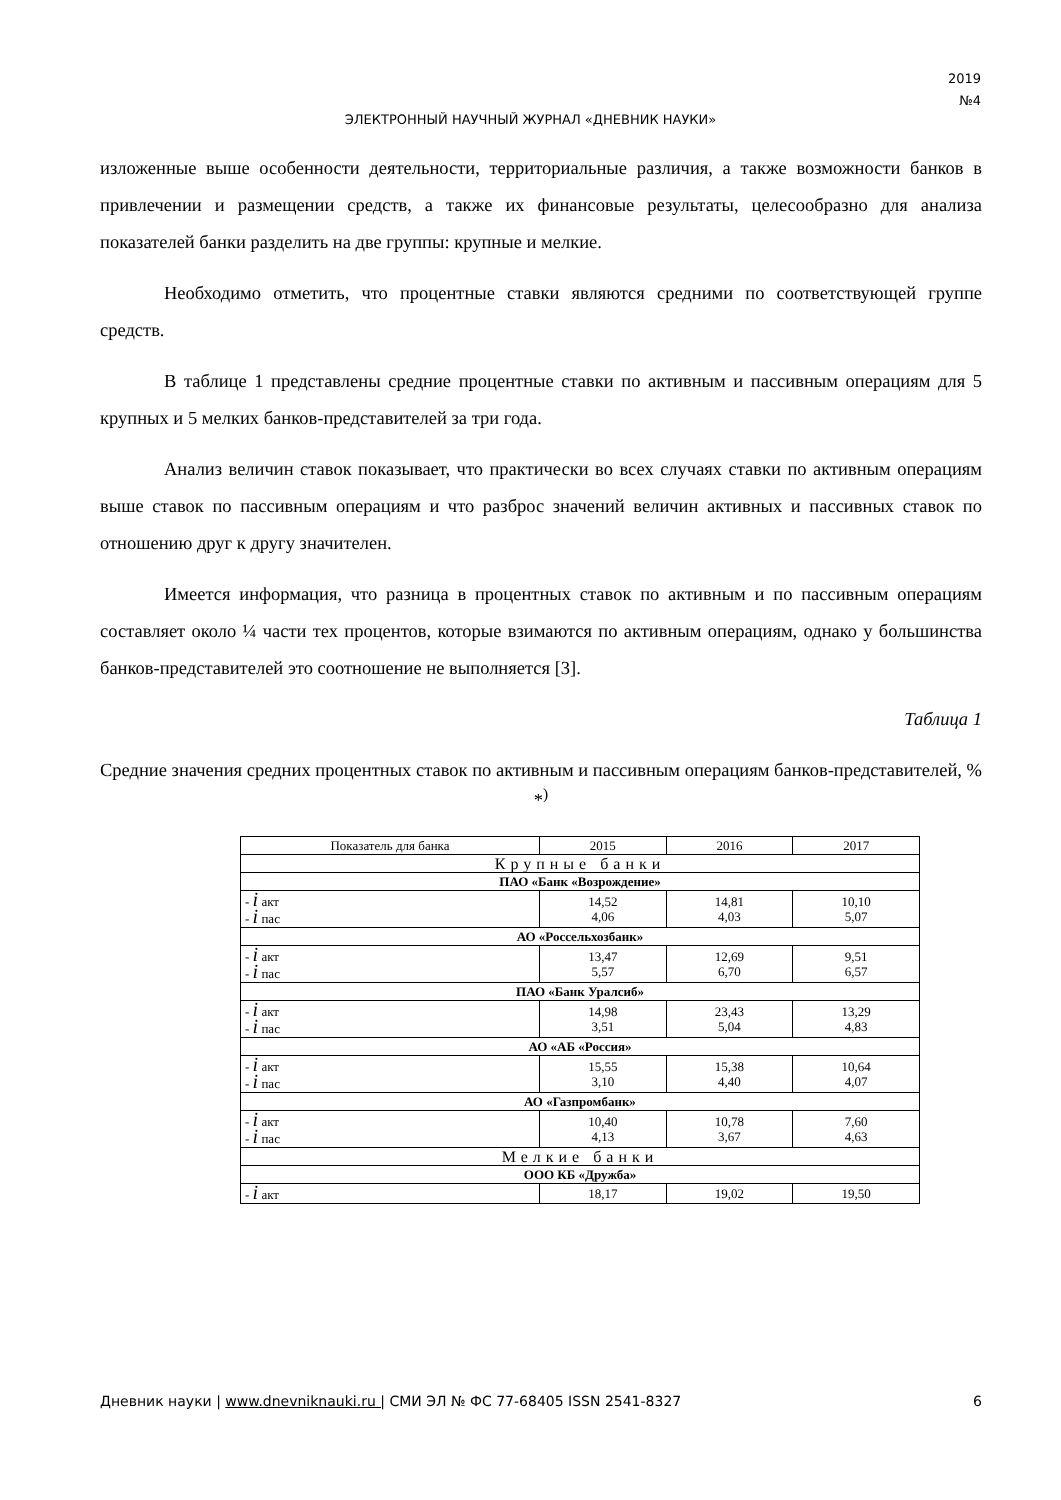2019
№4
ЭЛЕКТРОННЫЙ НАУЧНЫЙ ЖУРНАЛ «ДНЕВНИК НАУКИ»
изложенные выше особенности деятельности, территориальные различия, а также возможности банков в привлечении и размещении средств, а также их финансовые результаты, целесообразно для анализа показателей банки разделить на две группы: крупные и мелкие.
Необходимо отметить, что процентные ставки являются средними по соответствующей группе средств.
В таблице 1 представлены средние процентные ставки по активным и пассивным операциям для 5 крупных и 5 мелких банков-представителей за три года.
Анализ величин ставок показывает, что практически во всех случаях ставки по активным операциям выше ставок по пассивным операциям и что разброс значений величин активных и пассивных ставок по отношению друг к другу значителен.
Имеется информация, что разница в процентных ставок по активным и по пассивным операциям составляет около ¼ части тех процентов, которые взимаются по активным операциям, однако у большинства банков-представителей это соотношение не выполняется [3].
Таблица 1
Средние значения средних процентных ставок по активным и пассивным операциям банков-представителей, % *<sup>)</sup>
| Показатель для банка | 2015 | 2016 | 2017 |
| Крупные банки | | | |
| ПАО «Банк «Возрождение» | | | |
| - i акт - i пас | 14,52 4,06 | 14,81 4,03 | 10,10 5,07 |
| АО «Россельхозбанк» | | | |
| - i акт - i пас | 13,47 5,57 | 12,69 6,70 | 9,51 6,57 |
| ПАО «Банк Уралсиб» | | | |
| - i акт - i пас | 14,98 3,51 | 23,43 5,04 | 13,29 4,83 |
| АО «АБ «Россия» | | | |
| - i акт - i пас | 15,55 3,10 | 15,38 4,40 | 10,64 4,07 |
| АО «Газпромбанк» | | | |
| - i акт - i пас | 10,40 4,13 | 10,78 3,67 | 7,60 4,63 |
| Мелкие банки | | | |
| ООО КБ «Дружба» | | | |
| - i акт | 18,17 | 19,02 | 19,50 |
Дневник науки | www.dnevniknauki.ru | СМИ ЭЛ № ФС 77-68405 ISSN 2541-8327 6